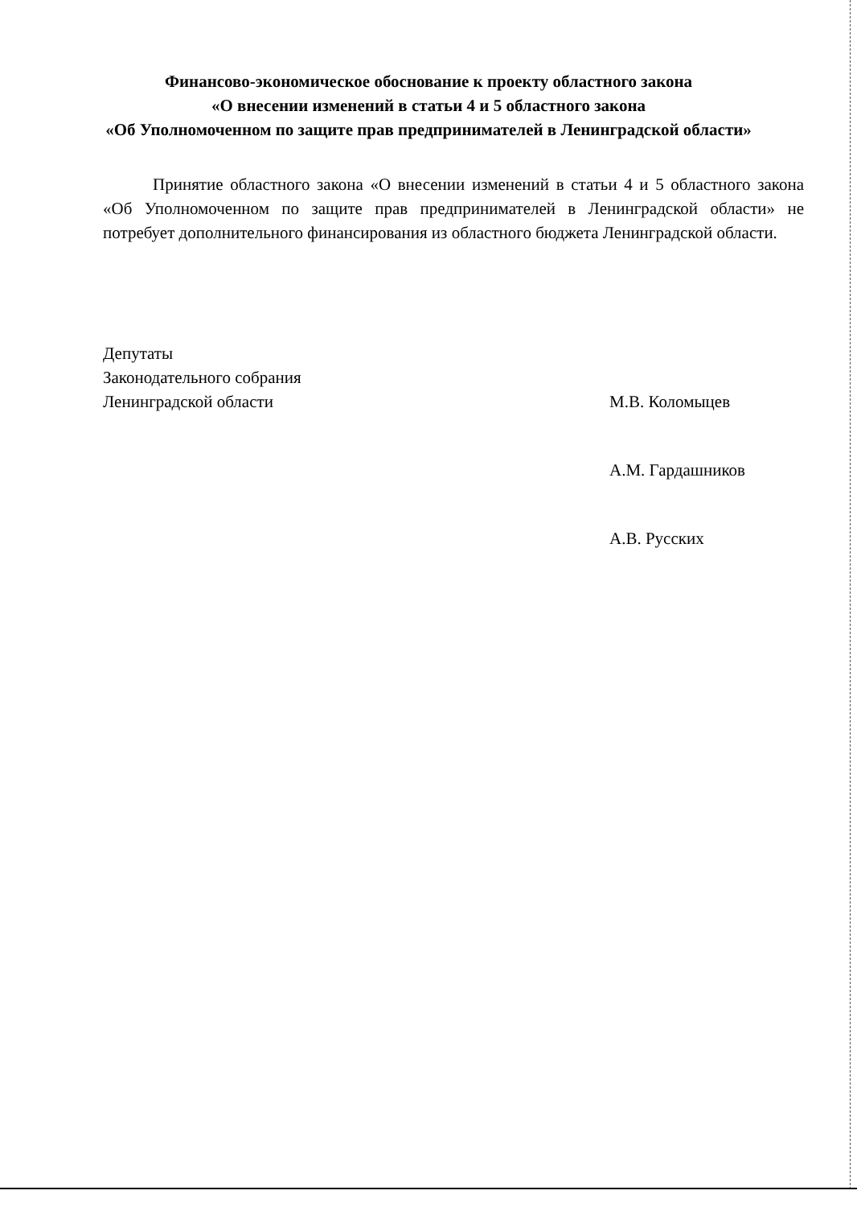Финансово-экономическое обоснование к проекту областного закона
«О внесении изменений в статьи 4 и 5 областного закона
«Об Уполномоченном по защите прав предпринимателей в Ленинградской области»
Принятие областного закона «О внесении изменений в статьи 4 и 5 областного закона «Об Уполномоченном по защите прав предпринимателей в Ленинградской области» не потребует дополнительного финансирования из областного бюджета Ленинградской области.
Депутаты
Законодательного собрания
Ленинградской области
М.В. Коломыцев
А.М. Гардашников
А.В. Русских